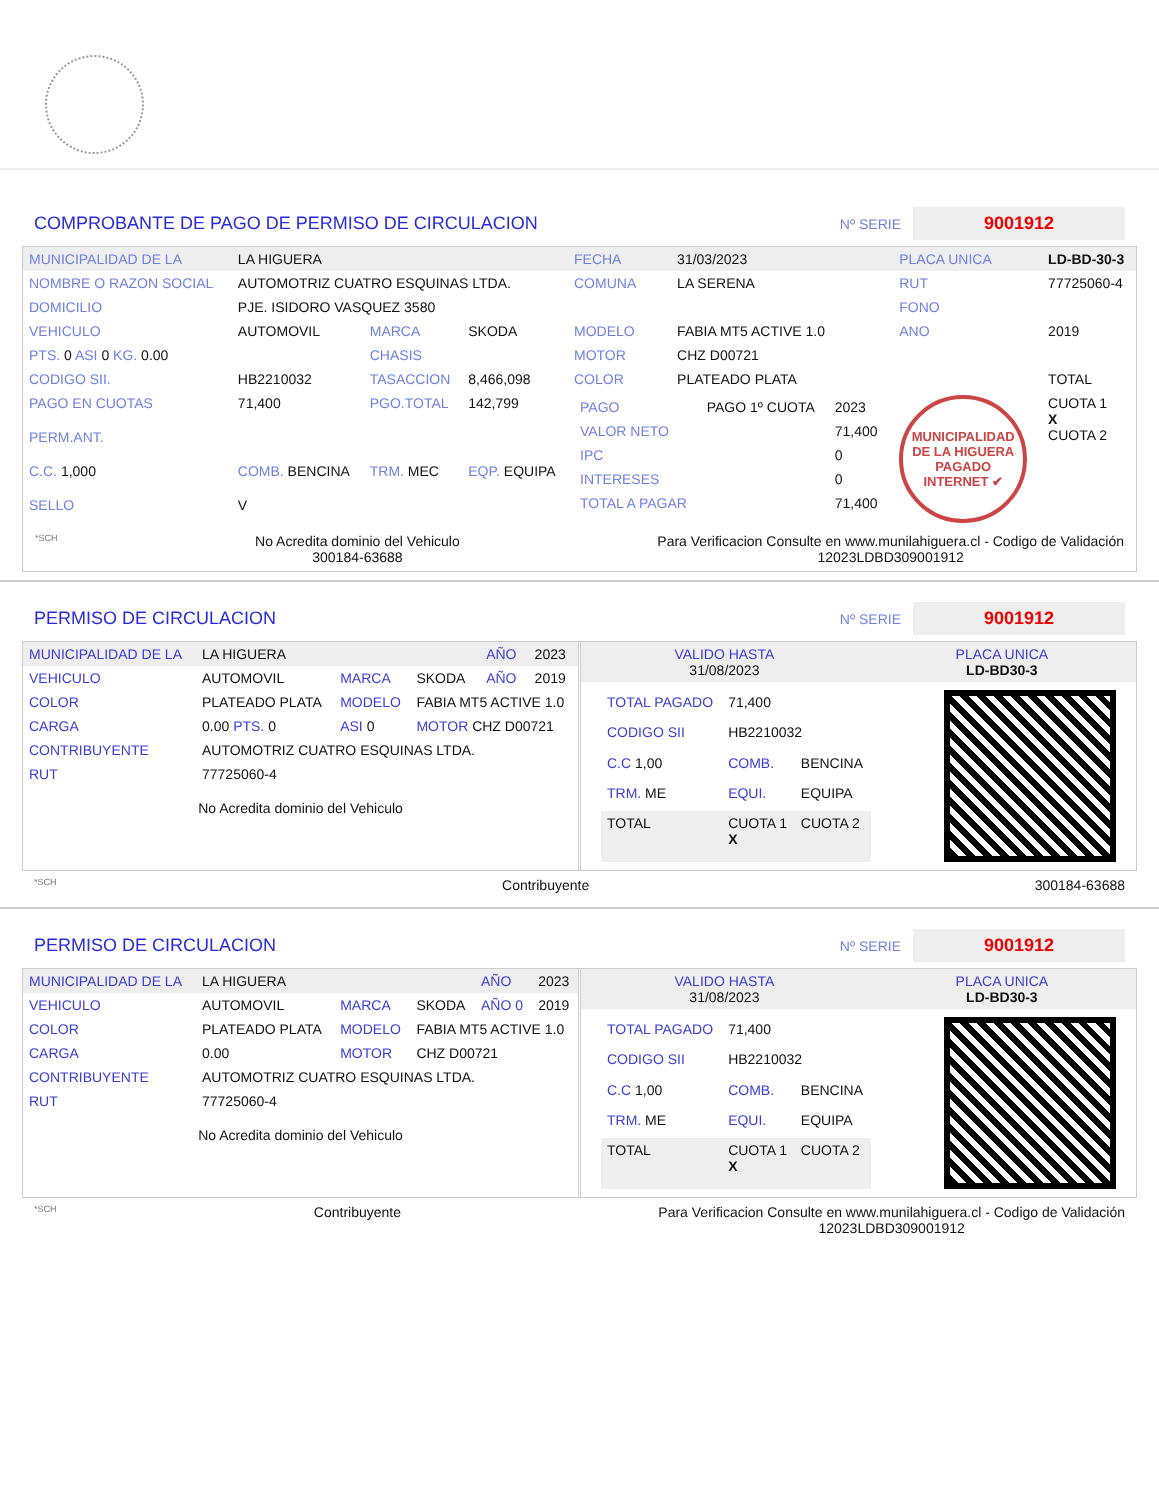COMPROBANTE DE PAGO DE PERMISO DE CIRCULACION
Nº SERIE 9001912
| MUNICIPALIDAD DE LA | LA HIGUERA | | | FECHA | 31/03/2023 | PLACA UNICA | LD-BD-30-3 |
| NOMBRE O RAZON SOCIAL | AUTOMOTRIZ CUATRO ESQUINAS LTDA. | | | COMUNA | LA SERENA | RUT | 77725060-4 |
| DOMICILIO | PJE. ISIDORO VASQUEZ 3580 | | | | | FONO | |
| VEHICULO | AUTOMOVIL | MARCA | SKODA | MODELO | FABIA MT5 ACTIVE 1.0 | ANO | 2019 |
| PTS. 0 ASI 0 KG. 0.00 | | CHASIS | | MOTOR | CHZ D00721 | | |
| CODIGO SII. | HB2210032 | TASACCION | 8,466,098 | COLOR | PLATEADO PLATA | | TOTAL |
| PAGO EN CUOTAS | 71,400 | PGO.TOTAL | 142,799 | / PAGO / PAGO 1º CUOTA / 2023 / / VALOR NETO / / 71,400 / / IPC / / 0 / / INTERESES / / 0 / / TOTAL A PAGAR / / 71,400 / | | MUNICIPALIDAD DE LA HIGUERA PAGADO INTERNET ✔ | CUOTA 1 X CUOTA 2 |
| PERM.ANT. | | | | | | | |
| C.C. 1,000 | COMB. BENCINA | TRM. MEC | EQP. EQUIPA | | | | |
| SELLO | V | | | | | | |
*SCH
No Acredita dominio del Vehiculo
300184-63688
Para Verificacion Consulte en www.munilahiguera.cl - Codigo de Validación
12023LDBD309001912
PERMISO DE CIRCULACION
Nº SERIE 9001912
| MUNICIPALIDAD DE LA | LA HIGUERA | | | AÑO | 2023 |
| VEHICULO | AUTOMOVIL | MARCA | SKODA | AÑO | 2019 |
| COLOR | PLATEADO PLATA | MODELO | FABIA MT5 ACTIVE 1.0 | | |
| CARGA | 0.00 PTS. 0 | ASI 0 | MOTOR CHZ D00721 | | |
| CONTRIBUYENTE | AUTOMOTRIZ CUATRO ESQUINAS LTDA. | | | | |
| RUT | 77725060-4 | | | | |
No Acredita dominio del Vehiculo
| VALIDO HASTA 31/08/2023 | PLACA UNICA LD-BD30-3 |
| TOTAL PAGADO | 71,400 | |
| CODIGO SII | HB2210032 | |
| C.C 1,00 | COMB. | BENCINA |
| TRM. ME | EQUI. | EQUIPA |
| TOTAL | CUOTA 1 X | CUOTA 2 |
*SCH Contribuyente 300184-63688
PERMISO DE CIRCULACION
Nº SERIE 9001912
| MUNICIPALIDAD DE LA | LA HIGUERA | | | AÑO | 2023 |
| VEHICULO | AUTOMOVIL | MARCA | SKODA | AÑO 0 | 2019 |
| COLOR | PLATEADO PLATA | MODELO | FABIA MT5 ACTIVE 1.0 | | |
| CARGA | 0.00 | MOTOR | CHZ D00721 | | |
| CONTRIBUYENTE | AUTOMOTRIZ CUATRO ESQUINAS LTDA. | | | | |
| RUT | 77725060-4 | | | | |
No Acredita dominio del Vehiculo
| VALIDO HASTA 31/08/2023 | PLACA UNICA LD-BD30-3 |
| TOTAL PAGADO | 71,400 | |
| CODIGO SII | HB2210032 | |
| C.C 1,00 | COMB. | BENCINA |
| TRM. ME | EQUI. | EQUIPA |
| TOTAL | CUOTA 1 X | CUOTA 2 |
*SCH Contribuyente Para Verificacion Consulte en www.munilahiguera.cl - Codigo de Validación
12023LDBD309001912